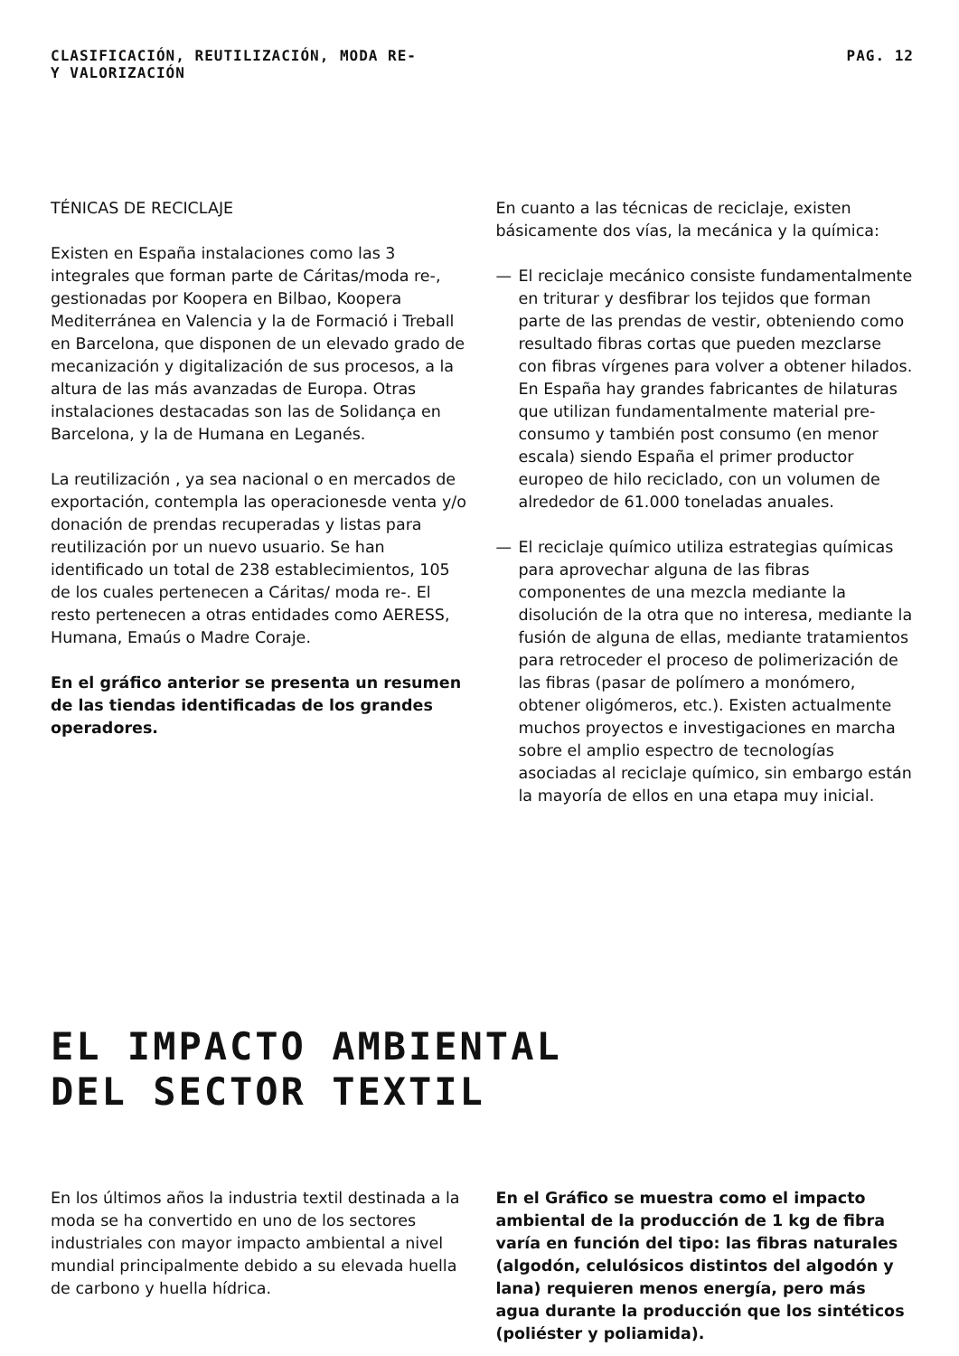CLASIFICACIÓN, REUTILIZACIÓN,
Y VALORIZACIÓN
MODA RE- PAG. 12
TÉNICAS DE RECICLAJE
Existen en España instalaciones como las 3 integrales que forman parte de Cáritas/moda re-, gestionadas por Koopera en Bilbao, Koopera Mediterránea en Valencia y la de Formació i Treball en Barcelona, que disponen de un elevado grado de mecanización y digitalización de sus procesos, a la altura de las más avanzadas de Europa. Otras instalaciones destacadas son las de Solidança en Barcelona, y la de Humana en Leganés.
La reutilización , ya sea nacional o en mercados de exportación, contempla las operacionesde venta y/o donación de prendas recuperadas y listas para reutilización por un nuevo usuario. Se han identificado un total de 238 establecimientos, 105 de los cuales pertenecen a Cáritas/ moda re-. El resto pertenecen a otras entidades como AERESS, Humana, Emaús o Madre Coraje.
En el gráfico anterior se presenta un resumen de las tiendas identificadas de los grandes operadores.
En cuanto a las técnicas de reciclaje, existen básicamente dos vías, la mecánica y la química:
— El reciclaje mecánico consiste fundamentalmente en triturar y desfibrar los tejidos que forman parte de las prendas de vestir, obteniendo como resultado fibras cortas que pueden mezclarse con fibras vírgenes para volver a obtener hilados. En España hay grandes fabricantes de hilaturas que utilizan fundamentalmente material pre-consumo y también post consumo (en menor escala) siendo España el primer productor europeo de hilo reciclado, con un volumen de alrededor de 61.000 toneladas anuales.
— El reciclaje químico utiliza estrategias químicas para aprovechar alguna de las fibras componentes de una mezcla mediante la disolución de la otra que no interesa, mediante la fusión de alguna de ellas, mediante tratamientos para retroceder el proceso de polimerización de las fibras (pasar de polímero a monómero, obtener oligómeros, etc.). Existen actualmente muchos proyectos e investigaciones en marcha sobre el amplio espectro de tecnologías asociadas al reciclaje químico, sin embargo están la mayoría de ellos en una etapa muy inicial.
EL IMPACTO AMBIENTAL
DEL SECTOR TEXTIL
En los últimos años la industria textil destinada a la moda se ha convertido en uno de los sectores industriales con mayor impacto ambiental a nivel mundial principalmente debido a su elevada huella de carbono y huella hídrica.
En el Gráfico se muestra como el impacto ambiental de la producción de 1 kg de fibra varía en función del tipo: las fibras naturales (algodón, celulósicos distintos del algodón y lana) requieren menos energía, pero más agua durante la producción que los sintéticos (poliéster y poliamida).